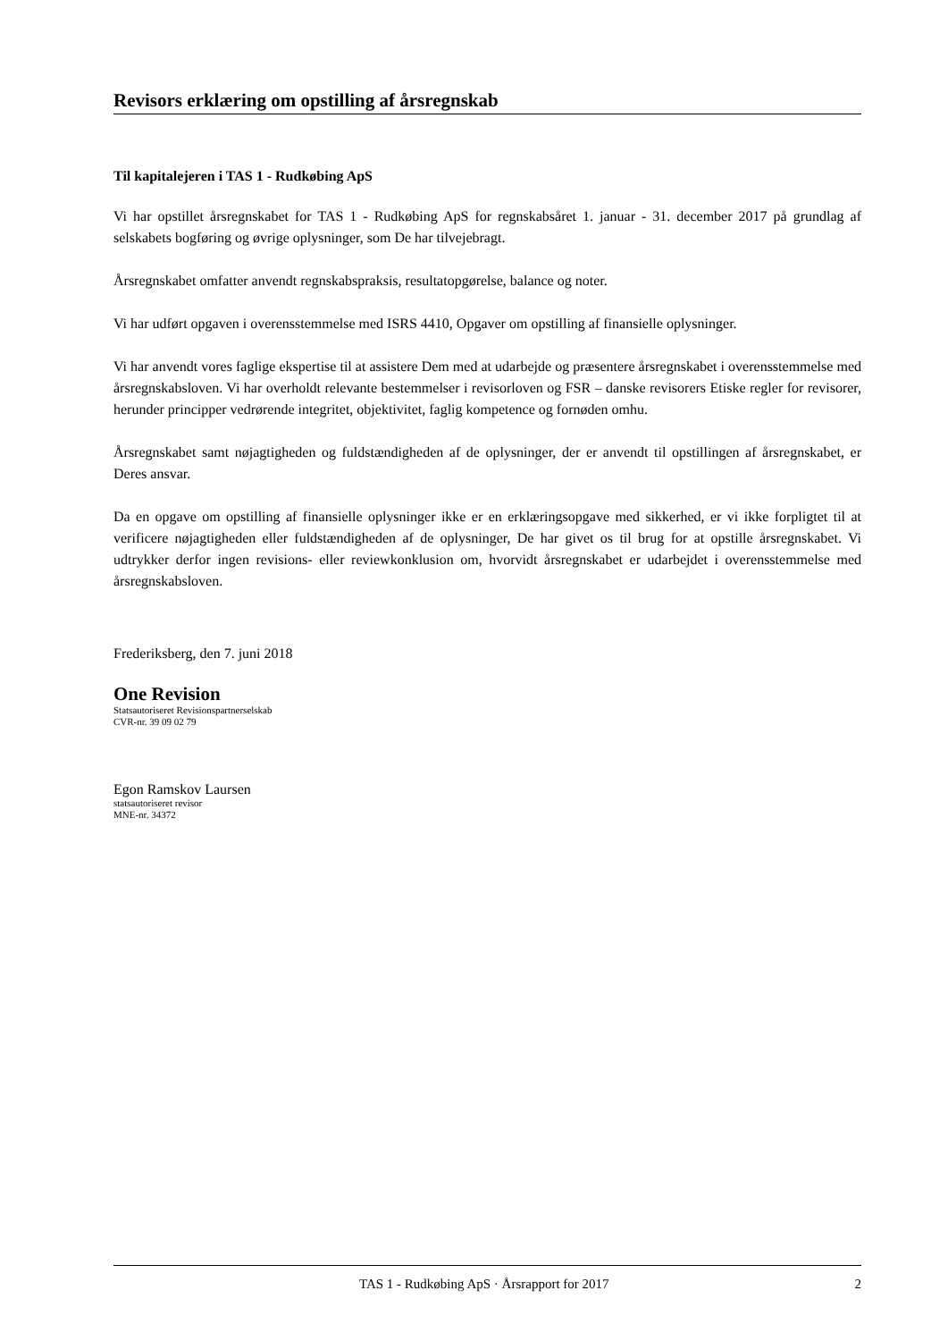Revisors erklæring om opstilling af årsregnskab
Til kapitalejeren i TAS 1 - Rudkøbing ApS
Vi har opstillet årsregnskabet for TAS 1 - Rudkøbing ApS for regnskabsåret 1. januar - 31. december 2017 på grundlag af selskabets bogføring og øvrige oplysninger, som De har tilvejebragt.
Årsregnskabet omfatter anvendt regnskabspraksis, resultatopgørelse, balance og noter.
Vi har udført opgaven i overensstemmelse med ISRS 4410, Opgaver om opstilling af finansielle oplysninger.
Vi har anvendt vores faglige ekspertise til at assistere Dem med at udarbejde og præsentere årsregnskabet i overensstemmelse med årsregnskabsloven. Vi har overholdt relevante bestemmelser i revisorloven og FSR – danske revisorers Etiske regler for revisorer, herunder principper vedrørende integritet, objektivitet, faglig kompetence og fornøden omhu.
Årsregnskabet samt nøjagtigheden og fuldstændigheden af de oplysninger, der er anvendt til opstillingen af årsregnskabet, er Deres ansvar.
Da en opgave om opstilling af finansielle oplysninger ikke er en erklæringsopgave med sikkerhed, er vi ikke forpligtet til at verificere nøjagtigheden eller fuldstændigheden af de oplysninger, De har givet os til brug for at opstille årsregnskabet. Vi udtrykker derfor ingen revisions- eller reviewkonklusion om, hvorvidt årsregnskabet er udarbejdet i overensstemmelse med årsregnskabsloven.
Frederiksberg, den 7. juni 2018
One Revision
Statsautoriseret Revisionspartnerselskab
CVR-nr. 39 09 02 79
Egon Ramskov Laursen
statsautoriseret revisor
MNE-nr. 34372
TAS 1 - Rudkøbing ApS · Årsrapport for 2017 2